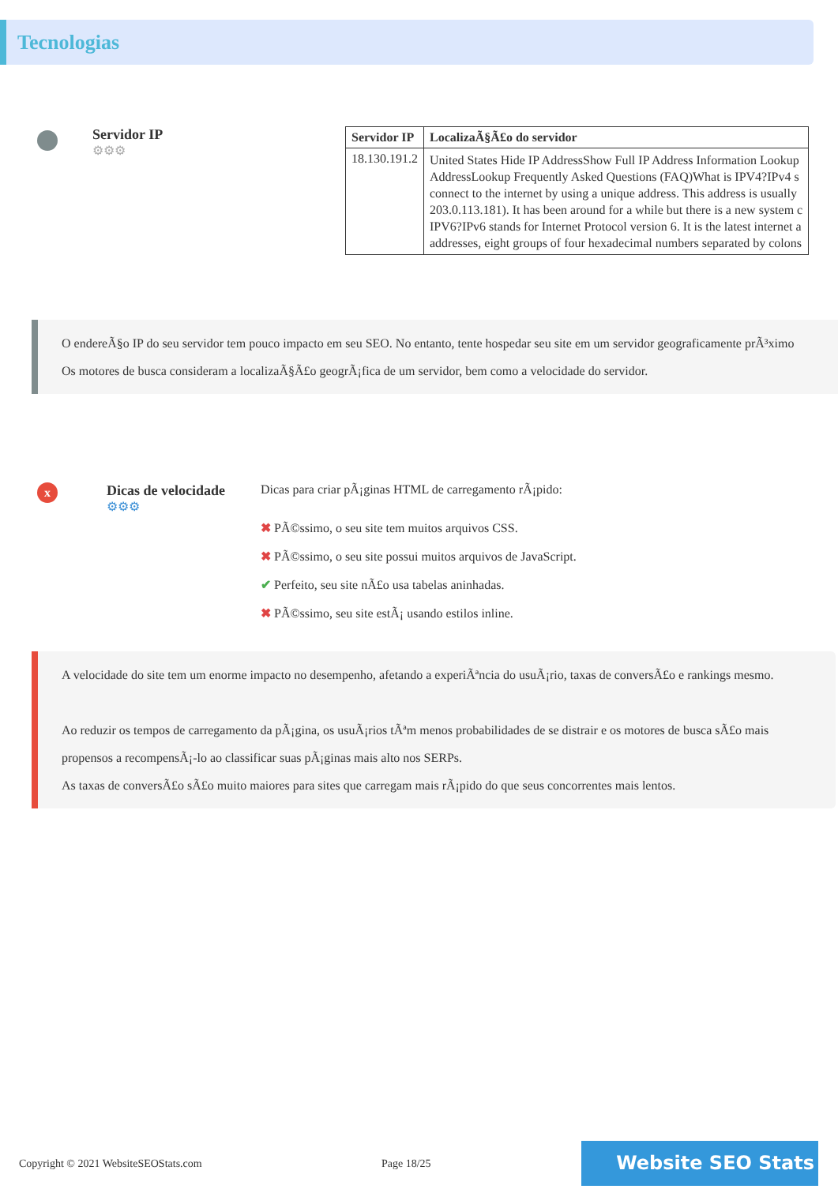Tecnologias
Servidor IP
⚙⚙⚙
| Servidor IP | LocalizaÃ§Ã£o do servidor |
| --- | --- |
| 18.130.191.2 | United States Hide IP AddressShow Full IP Address Information Lookup AddressLookup Frequently Asked Questions (FAQ)What is IPV4?IPv4 s connect to the internet by using a unique address. This address is usually 203.0.113.181). It has been around for a while but there is a new system c IPV6?IPv6 stands for Internet Protocol version 6. It is the latest internet a addresses, eight groups of four hexadecimal numbers separated by colons |
O endereÃ§o IP do seu servidor tem pouco impacto em seu SEO. No entanto, tente hospedar seu site em um servidor geograficamente prÃ³ximo
Os motores de busca consideram a localizaÃ§Ã£o geogrÃ¡fica de um servidor, bem como a velocidade do servidor.
x
Dicas de velocidade
⚙⚙⚙
Dicas para criar pÃ¡ginas HTML de carregamento rÃ¡pido:
✖ PÃ©ssimo, o seu site tem muitos arquivos CSS.
✖ PÃ©ssimo, o seu site possui muitos arquivos de JavaScript.
✔ Perfeito, seu site nÃ£o usa tabelas aninhadas.
✖ PÃ©ssimo, seu site estÃ¡ usando estilos inline.
A velocidade do site tem um enorme impacto no desempenho, afetando a experiÃªncia do usuÃ¡rio, taxas de conversÃ£o e rankings mesmo.
Ao reduzir os tempos de carregamento da pÃ¡gina, os usuÃ¡rios tÃªm menos probabilidades de se distrair e os motores de busca sÃ£o mais propensos a recompensÃ¡-lo ao classificar suas pÃ¡ginas mais alto nos SERPs.
As taxas de conversÃ£o sÃ£o muito maiores para sites que carregam mais rÃ¡pido do que seus concorrentes mais lentos.
Copyright © 2021 WebsiteSEOStats.com Page 18/25
Website SEO Stats